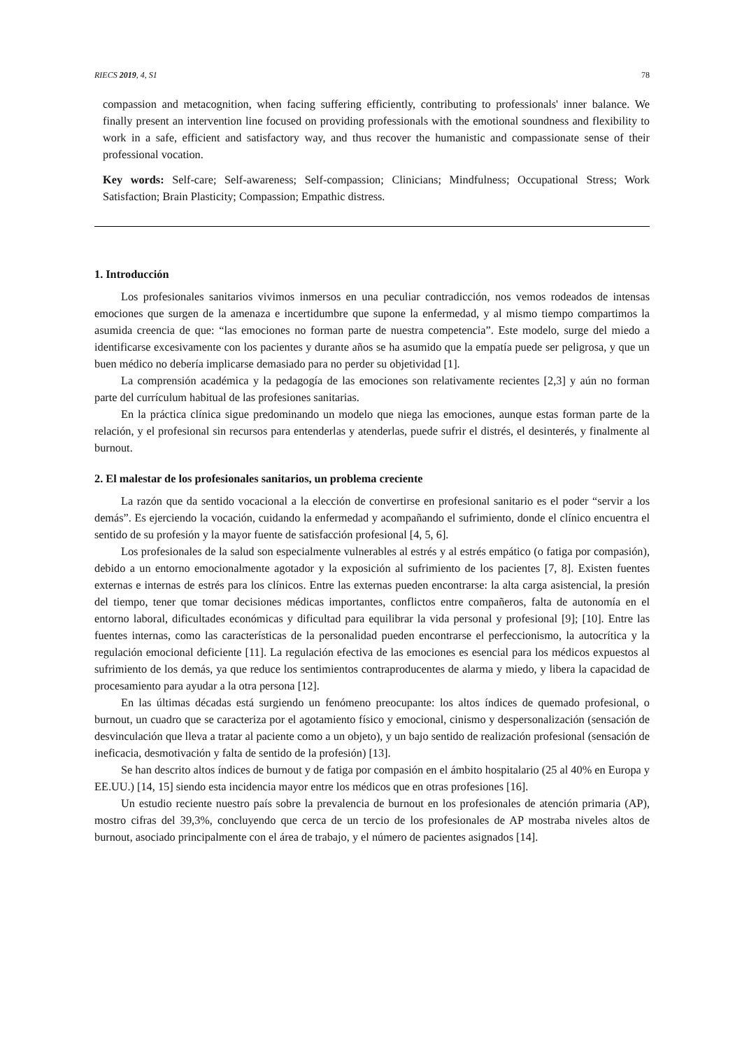RIECS 2019, 4, S1 78
compassion and metacognition, when facing suffering efficiently, contributing to professionals' inner balance. We finally present an intervention line focused on providing professionals with the emotional soundness and flexibility to work in a safe, efficient and satisfactory way, and thus recover the humanistic and compassionate sense of their professional vocation.
Key words: Self-care; Self-awareness; Self-compassion; Clinicians; Mindfulness; Occupational Stress; Work Satisfaction; Brain Plasticity; Compassion; Empathic distress.
1. Introducción
Los profesionales sanitarios vivimos inmersos en una peculiar contradicción, nos vemos rodeados de intensas emociones que surgen de la amenaza e incertidumbre que supone la enfermedad, y al mismo tiempo compartimos la asumida creencia de que: “las emociones no forman parte de nuestra competencia”. Este modelo, surge del miedo a identificarse excesivamente con los pacientes y durante años se ha asumido que la empatía puede ser peligrosa, y que un buen médico no debería implicarse demasiado para no perder su objetividad [1].
La comprensión académica y la pedagogía de las emociones son relativamente recientes [2,3] y aún no forman parte del currículum habitual de las profesiones sanitarias.
En la práctica clínica sigue predominando un modelo que niega las emociones, aunque estas forman parte de la relación, y el profesional sin recursos para entenderlas y atenderlas, puede sufrir el distrés, el desinterés, y finalmente al burnout.
2. El malestar de los profesionales sanitarios, un problema creciente
La razón que da sentido vocacional a la elección de convertirse en profesional sanitario es el poder “servir a los demás”. Es ejerciendo la vocación, cuidando la enfermedad y acompañando el sufrimiento, donde el clínico encuentra el sentido de su profesión y la mayor fuente de satisfacción profesional [4, 5, 6].
Los profesionales de la salud son especialmente vulnerables al estrés y al estrés empático (o fatiga por compasión), debido a un entorno emocionalmente agotador y la exposición al sufrimiento de los pacientes [7, 8]. Existen fuentes externas e internas de estrés para los clínicos. Entre las externas pueden encontrarse: la alta carga asistencial, la presión del tiempo, tener que tomar decisiones médicas importantes, conflictos entre compañeros, falta de autonomía en el entorno laboral, dificultades económicas y dificultad para equilibrar la vida personal y profesional [9]; [10]. Entre las fuentes internas, como las características de la personalidad pueden encontrarse el perfeccionismo, la autocrítica y la regulación emocional deficiente [11]. La regulación efectiva de las emociones es esencial para los médicos expuestos al sufrimiento de los demás, ya que reduce los sentimientos contraproducentes de alarma y miedo, y libera la capacidad de procesamiento para ayudar a la otra persona [12].
En las últimas décadas está surgiendo un fenómeno preocupante: los altos índices de quemado profesional, o burnout, un cuadro que se caracteriza por el agotamiento físico y emocional, cinismo y despersonalización (sensación de desvinculación que lleva a tratar al paciente como a un objeto), y un bajo sentido de realización profesional (sensación de ineficacia, desmotivación y falta de sentido de la profesión) [13].
Se han descrito altos índices de burnout y de fatiga por compasión en el ámbito hospitalario (25 al 40% en Europa y EE.UU.) [14, 15] siendo esta incidencia mayor entre los médicos que en otras profesiones [16].
Un estudio reciente nuestro país sobre la prevalencia de burnout en los profesionales de atención primaria (AP), mostro cifras del 39,3%, concluyendo que cerca de un tercio de los profesionales de AP mostraba niveles altos de burnout, asociado principalmente con el área de trabajo, y el número de pacientes asignados [14].